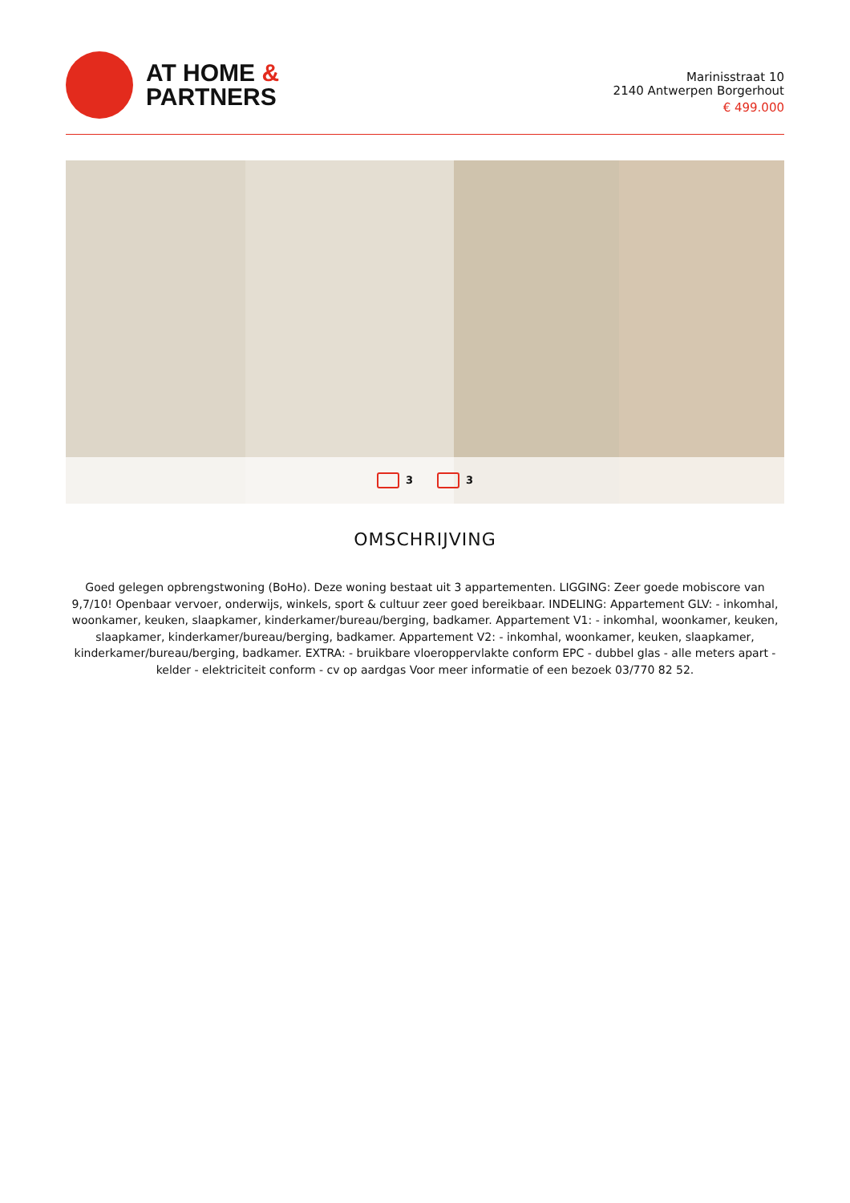AT HOME &
PARTNERS
Marinisstraat 10
2140 Antwerpen Borgerhout
€ 499.000
3 3
OMSCHRIJVING
Goed gelegen opbrengstwoning (BoHo). Deze woning bestaat uit 3 appartementen. LIGGING: Zeer goede mobiscore van 9,7/10! Openbaar vervoer, onderwijs, winkels, sport & cultuur zeer goed bereikbaar. INDELING: Appartement GLV: - inkomhal, woonkamer, keuken, slaapkamer, kinderkamer/bureau/berging, badkamer. Appartement V1: - inkomhal, woonkamer, keuken, slaapkamer, kinderkamer/bureau/berging, badkamer. Appartement V2: - inkomhal, woonkamer, keuken, slaapkamer, kinderkamer/bureau/berging, badkamer. EXTRA: - bruikbare vloeroppervlakte conform EPC - dubbel glas - alle meters apart - kelder - elektriciteit conform - cv op aardgas Voor meer informatie of een bezoek 03/770 82 52.